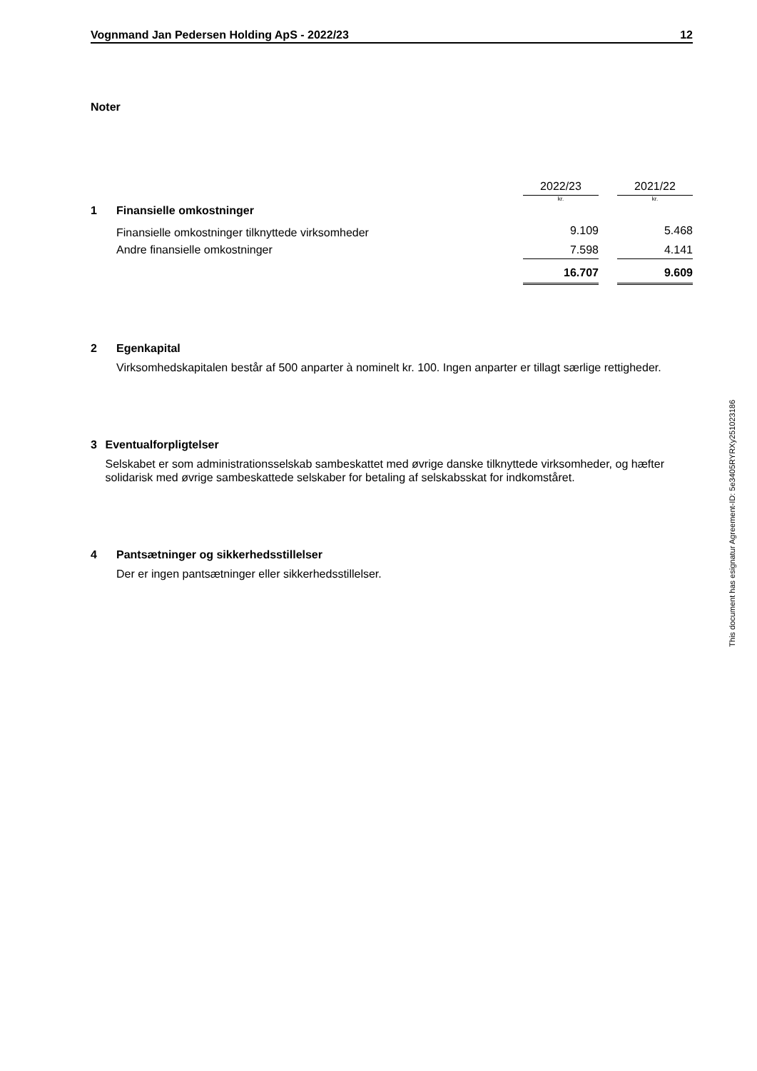Vognmand Jan Pedersen Holding ApS - 2022/23 12
Noter
| | | 2022/23 | | 2021/22 |
| | | kr. | | kr. |
| 1 | Finansielle omkostninger | | | |
| | Finansielle omkostninger tilknyttede virksomheder | 9.109 | | 5.468 |
| | Andre finansielle omkostninger | 7.598 | | 4.141 |
| | | 16.707 | | 9.609 |
2 Egenkapital
Virksomhedskapitalen består af 500 anparter à nominelt kr. 100. Ingen anparter er tillagt særlige rettigheder.
3 Eventualforpligtelser
Selskabet er som administrationsselskab sambeskattet med øvrige danske tilknyttede virksomheder, og hæfter solidarisk med øvrige sambeskattede selskaber for betaling af selskabsskat for indkomståret.
4 Pantsætninger og sikkerhedsstillelser
Der er ingen pantsætninger eller sikkerhedsstillelser.
This document has esignatur Agreement-ID: 5e3405RYRXy251023186